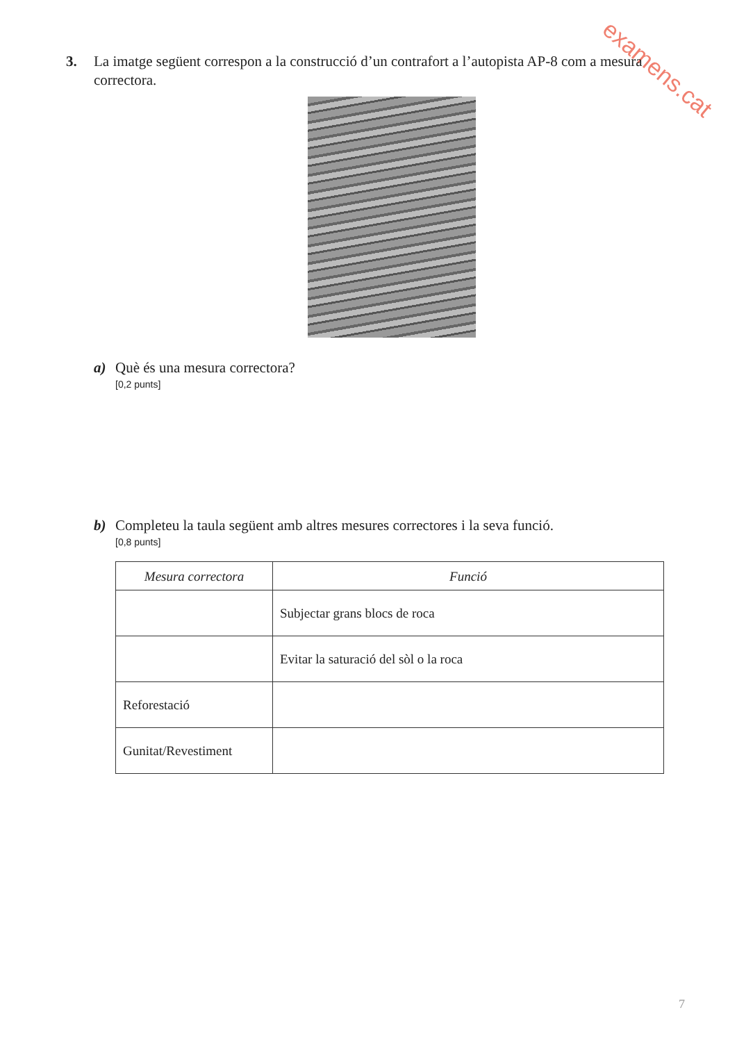examens.cat
3. La imatge següent correspon a la construcció d’un contrafort a l’autopista AP-8 com a mesura correctora.
a) Què és una mesura correctora?
[0,2 punts]
b) Completeu la taula següent amb altres mesures correctores i la seva funció.
[0,8 punts]
| Mesura correctora | Funció |
| --- | --- |
| | Subjectar grans blocs de roca |
| | Evitar la saturació del sòl o la roca |
| Reforestació | |
| Gunitat/Revestiment | |
7